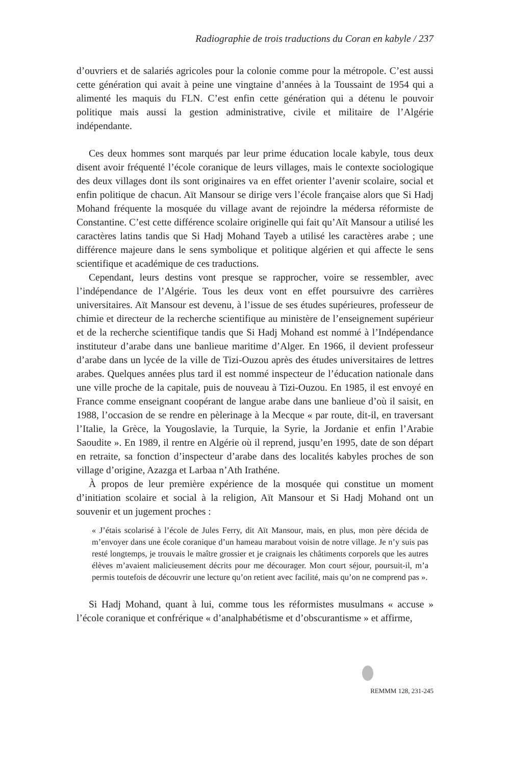Radiographie de trois traductions du Coran en kabyle / 237
d’ouvriers et de salariés agricoles pour la colonie comme pour la métropole. C’est aussi cette génération qui avait à peine une vingtaine d’années à la Toussaint de 1954 qui a alimenté les maquis du FLN. C’est enfin cette génération qui a détenu le pouvoir politique mais aussi la gestion administrative, civile et militaire de l’Algérie indépendante.
Ces deux hommes sont marqués par leur prime éducation locale kabyle, tous deux disent avoir fréquenté l’école coranique de leurs villages, mais le contexte sociologique des deux villages dont ils sont originaires va en effet orienter l’avenir scolaire, social et enfin politique de chacun. Aït Mansour se dirige vers l’école française alors que Si Hadj Mohand fréquente la mosquée du village avant de rejoindre la médersa réformiste de Constantine. C’est cette différence scolaire originelle qui fait qu’Aït Mansour a utilisé les caractères latins tandis que Si Hadj Mohand Tayeb a utilisé les caractères arabe ; une différence majeure dans le sens symbolique et politique algérien et qui affecte le sens scientifique et académique de ces traductions.
Cependant, leurs destins vont presque se rapprocher, voire se ressembler, avec l’indépendance de l’Algérie. Tous les deux vont en effet poursuivre des carrières universitaires. Aït Mansour est devenu, à l’issue de ses études supérieures, professeur de chimie et directeur de la recherche scientifique au ministère de l’enseignement supérieur et de la recherche scientifique tandis que Si Hadj Mohand est nommé à l’Indépendance instituteur d’arabe dans une banlieue maritime d’Alger. En 1966, il devient professeur d’arabe dans un lycée de la ville de Tizi-Ouzou après des études universitaires de lettres arabes. Quelques années plus tard il est nommé inspecteur de l’éducation nationale dans une ville proche de la capitale, puis de nouveau à Tizi-Ouzou. En 1985, il est envoyé en France comme enseignant coopérant de langue arabe dans une banlieue d’où il saisit, en 1988, l’occasion de se rendre en pèlerinage à la Mecque « par route, dit-il, en traversant l’Italie, la Grèce, la Yougoslavie, la Turquie, la Syrie, la Jordanie et enfin l’Arabie Saoudite ». En 1989, il rentre en Algérie où il reprend, jusqu’en 1995, date de son départ en retraite, sa fonction d’inspecteur d’arabe dans des localités kabyles proches de son village d’origine, Azazga et Larbaa n’Ath Irathéne.
À propos de leur première expérience de la mosquée qui constitue un moment d’initiation scolaire et social à la religion, Aït Mansour et Si Hadj Mohand ont un souvenir et un jugement proches :
« J’étais scolarisé à l’école de Jules Ferry, dit Aït Mansour, mais, en plus, mon père décida de m’envoyer dans une école coranique d’un hameau marabout voisin de notre village. Je n’y suis pas resté longtemps, je trouvais le maître grossier et je craignais les châtiments corporels que les autres élèves m’avaient malicieusement décrits pour me décourager. Mon court séjour, poursuit-il, m’a permis toutefois de découvrir une lecture qu’on retient avec facilité, mais qu’on ne comprend pas ».
Si Hadj Mohand, quant à lui, comme tous les réformistes musulmans « accuse » l’école coranique et confrérique « d’analphabétisme et d’obscurantisme » et affirme,
REMMM 128, 231-245